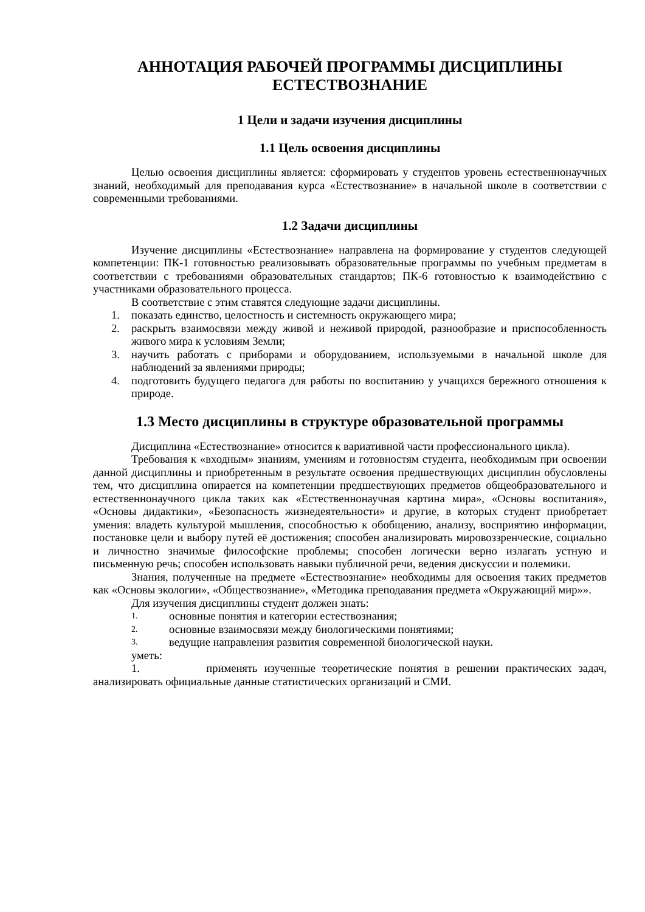АННОТАЦИЯ РАБОЧЕЙ ПРОГРАММЫ ДИСЦИПЛИНЫ
ЕСТЕСТВОЗНАНИЕ
1 Цели и задачи изучения дисциплины
1.1 Цель освоения дисциплины
Целью освоения дисциплины является: сформировать у студентов уровень естественнонаучных знаний, необходимый для преподавания курса «Естествознание» в начальной школе в соответствии с современными требованиями.
1.2 Задачи дисциплины
Изучение дисциплины «Естествознание» направлена на формирование у студентов следующей компетенции: ПК-1 готовностью реализовывать образовательные программы по учебным предметам в соответствии с требованиями образовательных стандартов; ПК-6 готовностью к взаимодействию с участниками образовательного процесса.
В соответствие с этим ставятся следующие задачи дисциплины.
1. показать единство, целостность и системность окружающего мира;
2. раскрыть взаимосвязи между живой и неживой природой, разнообразие и приспособленность живого мира к условиям Земли;
3. научить работать с приборами и оборудованием, используемыми в начальной школе для наблюдений за явлениями природы;
4. подготовить будущего педагога для работы по воспитанию у учащихся бережного отношения к природе.
1.3 Место дисциплины в структуре образовательной программы
Дисциплина «Естествознание» относится к вариативной части профессионального цикла).
Требования к «входным» знаниям, умениям и готовностям студента, необходимым при освоении данной дисциплины и приобретенным в результате освоения предшествующих дисциплин обусловлены тем, что дисциплина опирается на компетенции предшествующих предметов общеобразовательного и естественнонаучного цикла таких как «Естественнонаучная картина мира», «Основы воспитания», «Основы дидактики», «Безопасность жизнедеятельности» и другие, в которых студент приобретает умения: владеть культурой мышления, способностью к обобщению, анализу, восприятию информации, постановке цели и выбору путей её достижения; способен анализировать мировоззренческие, социально и личностно значимые философские проблемы; способен логически верно излагать устную и письменную речь; способен использовать навыки публичной речи, ведения дискуссии и полемики.
Знания, полученные на предмете «Естествознание» необходимы для освоения таких предметов как «Основы экологии», «Обществознание», «Методика преподавания предмета «Окружающий мир»».
Для изучения дисциплины студент должен знать:
1. основные понятия и категории естествознания;
2. основные взаимосвязи между биологическими понятиями;
3. ведущие направления развития современной биологической науки.
уметь:
1. применять изученные теоретические понятия в решении практических задач, анализировать официальные данные статистических организаций и СМИ.